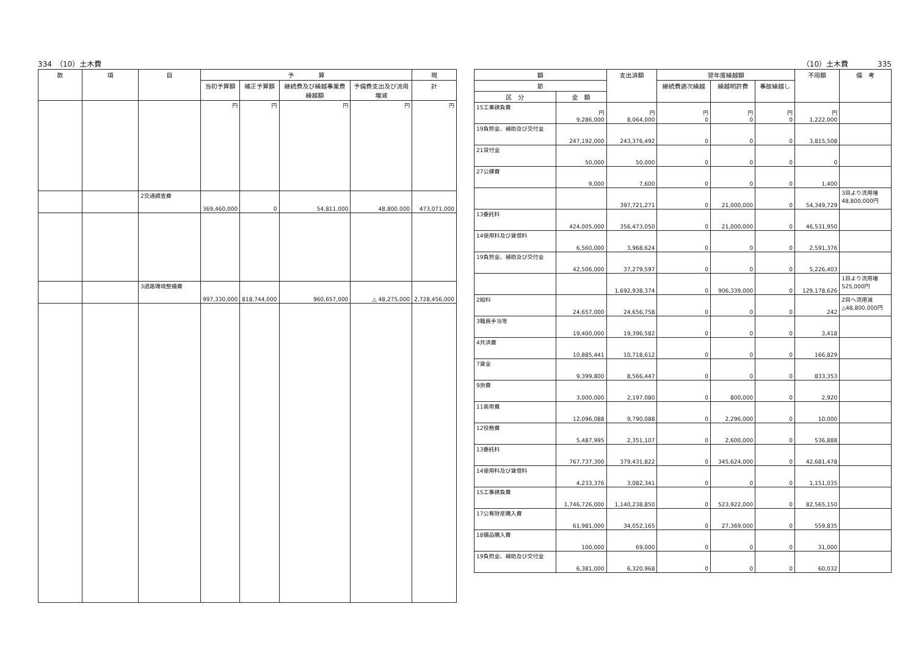334　（10）土木費
| 款 | 項 | 目 | 予 算 | | | | 現 |
| --- | --- | --- | --- | --- | --- | --- | --- |
| | | | 当初予算額 | 補正予算額 | 継続費及び繰越事業費繰越額 | 予備費支出及び流用増減 | 計 |
| | | | 円 | 円 | 円 | 円 | 円 |
| | | 2交通調査費 | 369,460,000 | 0 | 54,811,000 | 48,800,000 | 473,071,000 |
| | | 3道路環境整備費 | 997,330,000 | 818,744,000 | 960,657,000 | △ 48,275,000 | 2,728,456,000 |
（10）土木費　　　　335
| 額 | | 支出済額 | 翌年度繰越額 | | | 不用額 | 備 考 |
| --- | --- | --- | --- | --- | --- | --- | --- |
| 節 | | | 継続費逓次繰越 | 繰越明許費 | 事故繰越し | | |
| 区 分 | 金 額 | | | | | | |
| 15工事請負費 | 円 9,286,000 | 円 8,064,000 | 円 0 | 円 0 | 円 0 | 円 1,222,000 | |
| 19負担金、補助及び交付金 | 247,192,000 | 243,376,492 | 0 | 0 | 0 | 3,815,508 | |
| 21貸付金 | 50,000 | 50,000 | 0 | 0 | 0 | 0 | |
| 27公課費 | 9,000 | 7,600 | 0 | 0 | 0 | 1,400 | |
| | | 397,721,271 | 0 | 21,000,000 | 0 | 54,349,729 | 3目より流用増 48,800,000円 |
| 13委託料 | 424,005,000 | 356,473,050 | 0 | 21,000,000 | 0 | 46,531,950 | |
| 14使用料及び賃借料 | 6,560,000 | 3,968,624 | 0 | 0 | 0 | 2,591,376 | |
| 19負担金、補助及び交付金 | 42,506,000 | 37,279,597 | 0 | 0 | 0 | 5,226,403 | |
| | | 1,692,938,374 | 0 | 906,339,000 | 0 | 129,178,626 | 1目より流用増 525,000円 |
| 2給料 | 24,657,000 | 24,656,758 | 0 | 0 | 0 | 242 | 2目へ流用減 △48,800,000円 |
| 3職員手当等 | 19,400,000 | 19,396,582 | 0 | 0 | 0 | 3,418 | |
| 4共済費 | 10,885,441 | 10,718,612 | 0 | 0 | 0 | 166,829 | |
| 7賃金 | 9,399,800 | 8,566,447 | 0 | 0 | 0 | 833,353 | |
| 9旅費 | 3,000,000 | 2,197,080 | 0 | 800,000 | 0 | 2,920 | |
| 11需用費 | 12,096,088 | 9,790,088 | 0 | 2,296,000 | 0 | 10,000 | |
| 12役務費 | 5,487,995 | 2,351,107 | 0 | 2,600,000 | 0 | 536,888 | |
| 13委託料 | 767,737,300 | 379,431,822 | 0 | 345,624,000 | 0 | 42,681,478 | |
| 14使用料及び賃借料 | 4,233,376 | 3,082,341 | 0 | 0 | 0 | 1,151,035 | |
| 15工事請負費 | 1,746,726,000 | 1,140,238,850 | 0 | 523,922,000 | 0 | 82,565,150 | |
| 17公有財産購入費 | 61,981,000 | 34,052,165 | 0 | 27,369,000 | 0 | 559,835 | |
| 18備品購入費 | 100,000 | 69,000 | 0 | 0 | 0 | 31,000 | |
| 19負担金、補助及び交付金 | 6,381,000 | 6,320,968 | 0 | 0 | 0 | 60,032 | |